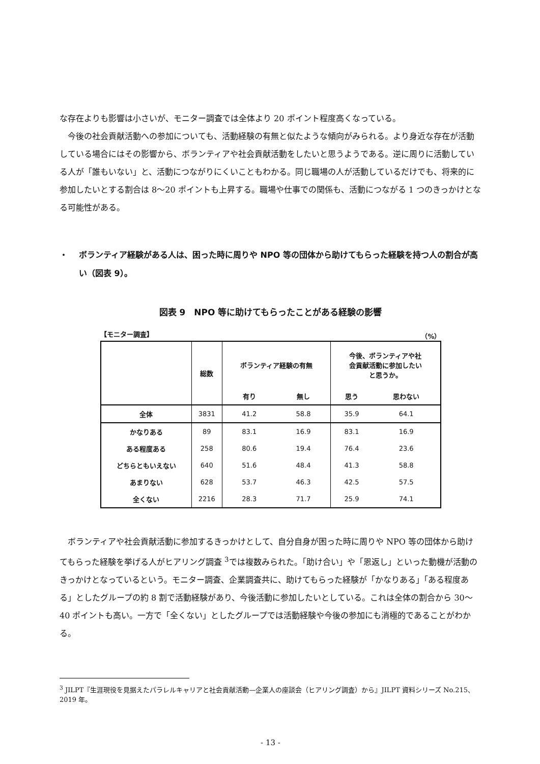な存在よりも影響は小さいが、モニター調査では全体より 20 ポイント程度高くなっている。
今後の社会貢献活動への参加についても、活動経験の有無と似たような傾向がみられる。より身近な存在が活動している場合にはその影響から、ボランティアや社会貢献活動をしたいと思うようである。逆に周りに活動している人が「誰もいない」と、活動につながりにくいこともわかる。同じ職場の人が活動しているだけでも、将来的に参加したいとする割合は 8〜20 ポイントも上昇する。職場や仕事での関係も、活動につながる 1 つのきっかけとなる可能性がある。
・ ボランティア経験がある人は、困った時に周りや NPO 等の団体から助けてもらった経験を持つ人の割合が高い（図表 9）。
図表 9　NPO 等に助けてもらったことがある経験の影響
【モニター調査】 （%）
| | 総数 | ボランティア経験の有無 | | 今後、ボランティアや社 会貢献活動に参加したい と思うか。 | |
| --- | --- | --- | --- | --- | --- |
| | | 有り | 無し | 思う | 思わない |
| 全体 | 3831 | 41.2 | 58.8 | 35.9 | 64.1 |
| かなりある | 89 | 83.1 | 16.9 | 83.1 | 16.9 |
| ある程度ある | 258 | 80.6 | 19.4 | 76.4 | 23.6 |
| どちらともいえない | 640 | 51.6 | 48.4 | 41.3 | 58.8 |
| あまりない | 628 | 53.7 | 46.3 | 42.5 | 57.5 |
| 全くない | 2216 | 28.3 | 71.7 | 25.9 | 74.1 |
ボランティアや社会貢献活動に参加するきっかけとして、自分自身が困った時に周りや NPO 等の団体から助けてもらった経験を挙げる人がヒアリング調査 <sup>3</sup>では複数みられた。「助け合い」や「恩返し」といった動機が活動のきっかけとなっているという。モニター調査、企業調査共に、助けてもらった経験が「かなりある」「ある程度ある」としたグループの約 8 割で活動経験があり、今後活動に参加したいとしている。これは全体の割合から 30〜40 ポイントも高い。一方で「全くない」としたグループでは活動経験や今後の参加にも消極的であることがわかる。
<sup>3</sup> JILPT『生涯現役を見据えたパラレルキャリアと社会貢献活動—企業人の座談会（ヒアリング調査）から』JILPT 資料シリーズ No.215、2019 年。
- 13 -